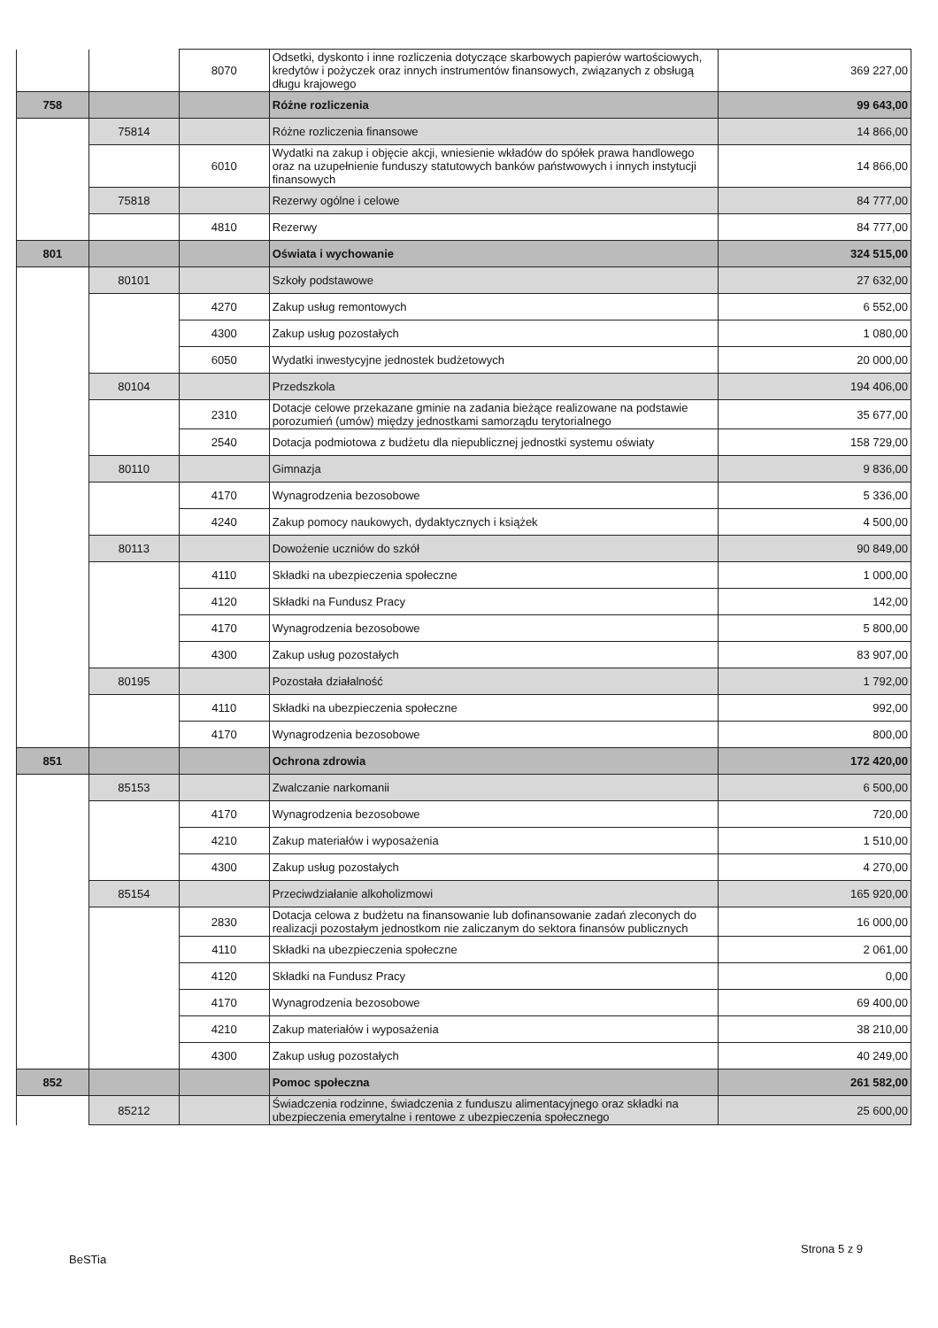| | | 8070 | Odsetki, dyskonto i inne rozliczenia dotyczące skarbowych papierów wartościowych, kredytów i pożyczek oraz innych instrumentów finansowych, związanych z obsługą długu krajowego | 369 227,00 |
| 758 | | | Różne rozliczenia | 99 643,00 |
| | 75814 | | Różne rozliczenia finansowe | 14 866,00 |
| | | 6010 | Wydatki na zakup i objęcie akcji, wniesienie wkładów do spółek prawa handlowego oraz na uzupełnienie funduszy statutowych banków państwowych i innych instytucji finansowych | 14 866,00 |
| | 75818 | | Rezerwy ogólne i celowe | 84 777,00 |
| | | 4810 | Rezerwy | 84 777,00 |
| 801 | | | Oświata i wychowanie | 324 515,00 |
| | 80101 | | Szkoły podstawowe | 27 632,00 |
| | | 4270 | Zakup usług remontowych | 6 552,00 |
| | | 4300 | Zakup usług pozostałych | 1 080,00 |
| | | 6050 | Wydatki inwestycyjne jednostek budżetowych | 20 000,00 |
| | 80104 | | Przedszkola | 194 406,00 |
| | | 2310 | Dotacje celowe przekazane gminie na zadania bieżące realizowane na podstawie porozumień (umów) między jednostkami samorządu terytorialnego | 35 677,00 |
| | | 2540 | Dotacja podmiotowa z budżetu dla niepublicznej jednostki systemu oświaty | 158 729,00 |
| | 80110 | | Gimnazja | 9 836,00 |
| | | 4170 | Wynagrodzenia bezosobowe | 5 336,00 |
| | | 4240 | Zakup pomocy naukowych, dydaktycznych i książek | 4 500,00 |
| | 80113 | | Dowożenie uczniów do szkół | 90 849,00 |
| | | 4110 | Składki na ubezpieczenia społeczne | 1 000,00 |
| | | 4120 | Składki na Fundusz Pracy | 142,00 |
| | | 4170 | Wynagrodzenia bezosobowe | 5 800,00 |
| | | 4300 | Zakup usług pozostałych | 83 907,00 |
| | 80195 | | Pozostała działalność | 1 792,00 |
| | | 4110 | Składki na ubezpieczenia społeczne | 992,00 |
| | | 4170 | Wynagrodzenia bezosobowe | 800,00 |
| 851 | | | Ochrona zdrowia | 172 420,00 |
| | 85153 | | Zwalczanie narkomanii | 6 500,00 |
| | | 4170 | Wynagrodzenia bezosobowe | 720,00 |
| | | 4210 | Zakup materiałów i wyposażenia | 1 510,00 |
| | | 4300 | Zakup usług pozostałych | 4 270,00 |
| | 85154 | | Przeciwdziałanie alkoholizmowi | 165 920,00 |
| | | 2830 | Dotacja celowa z budżetu na finansowanie lub dofinansowanie zadań zleconych do realizacji pozostałym jednostkom nie zaliczanym do sektora finansów publicznych | 16 000,00 |
| | | 4110 | Składki na ubezpieczenia społeczne | 2 061,00 |
| | | 4120 | Składki na Fundusz Pracy | 0,00 |
| | | 4170 | Wynagrodzenia bezosobowe | 69 400,00 |
| | | 4210 | Zakup materiałów i wyposażenia | 38 210,00 |
| | | 4300 | Zakup usług pozostałych | 40 249,00 |
| 852 | | | Pomoc społeczna | 261 582,00 |
| | 85212 | | Świadczenia rodzinne, świadczenia z funduszu alimentacyjnego oraz składki na ubezpieczenia emerytalne i rentowe z ubezpieczenia społecznego | 25 600,00 |
Strona 5 z 9
BeSTia